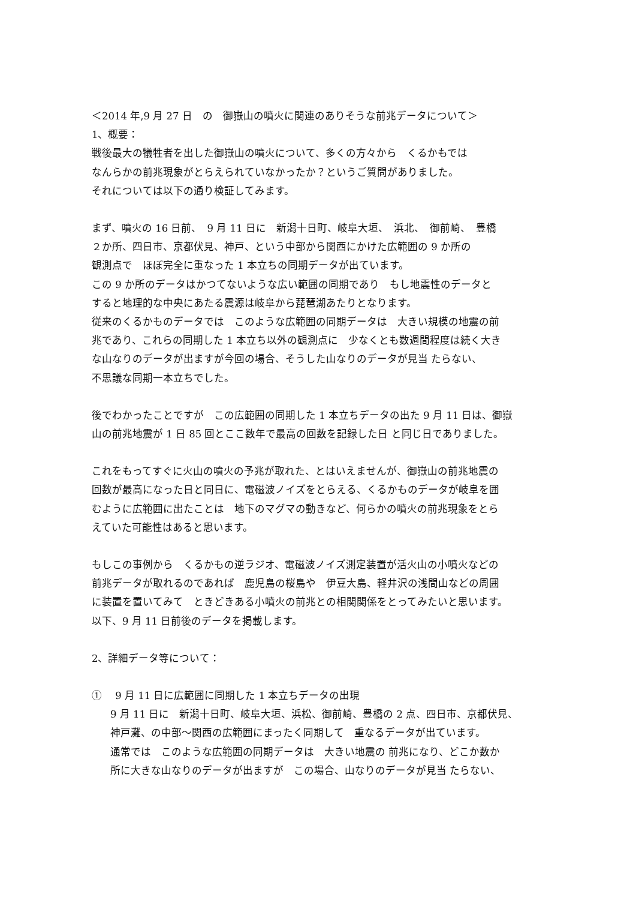＜2014 年,9 月 27 日　の　御嶽山の噴火に関連のありそうな前兆データについて＞
1、概要：
戦後最大の犠牲者を出した御嶽山の噴火について、多くの方々から　くるかもでは
なんらかの前兆現象がとらえられていなかったか？というご質問がありました。
それについては以下の通り検証してみます。
まず、噴火の 16 日前、　9 月 11 日に　新潟十日町、岐阜大垣、　浜北、　御前崎、　豊橋
２か所、四日市、京都伏見、神戸、という中部から関西にかけた広範囲の 9 か所の
観測点で　ほぼ完全に重なった 1 本立ちの同期データが出ています。
この 9 か所のデータはかつてないような広い範囲の同期であり　もし地震性のデータと
すると地理的な中央にあたる震源は岐阜から琵琶湖あたりとなります。
従来のくるかものデータでは　このような広範囲の同期データは　大きい規模の地震の前
兆であり、これらの同期した 1 本立ち以外の観測点に　少なくとも数週間程度は続く大き
な山なりのデータが出ますが今回の場合、そうした山なりのデータが見当 たらない、
不思議な同期一本立ちでした。
後でわかったことですが　この広範囲の同期した 1 本立ちデータの出た 9 月 11 日は、御嶽
山の前兆地震が 1 日 85 回とここ数年で最高の回数を記録した日 と同じ日でありました。
これをもってすぐに火山の噴火の予兆が取れた、とはいえませんが、御嶽山の前兆地震の
回数が最高になった日と同日に、電磁波ノイズをとらえる、くるかものデータが岐阜を囲
むように広範囲に出たことは　地下のマグマの動きなど、何らかの噴火の前兆現象をとら
えていた可能性はあると思います。
もしこの事例から　くるかもの逆ラジオ、電磁波ノイズ測定装置が活火山の小噴火などの
前兆データが取れるのであれば　鹿児島の桜島や　伊豆大島、軽井沢の浅間山などの周囲
に装置を置いてみて　ときどきある小噴火の前兆との相関関係をとってみたいと思います。
以下、9 月 11 日前後のデータを掲載します。
2、詳細データ等について：
①　 9 月 11 日に広範囲に同期した 1 本立ちデータの出現
9 月 11 日に　新潟十日町、岐阜大垣、浜松、御前崎、豊橋の 2 点、四日市、京都伏見、
神戸灘、の中部～関西の広範囲にまったく同期して　重なるデータが出ています。
通常では　このような広範囲の同期データは　大きい地震の 前兆になり、どこか数か
所に大きな山なりのデータが出ますが　この場合、山なりのデータが見当 たらない、